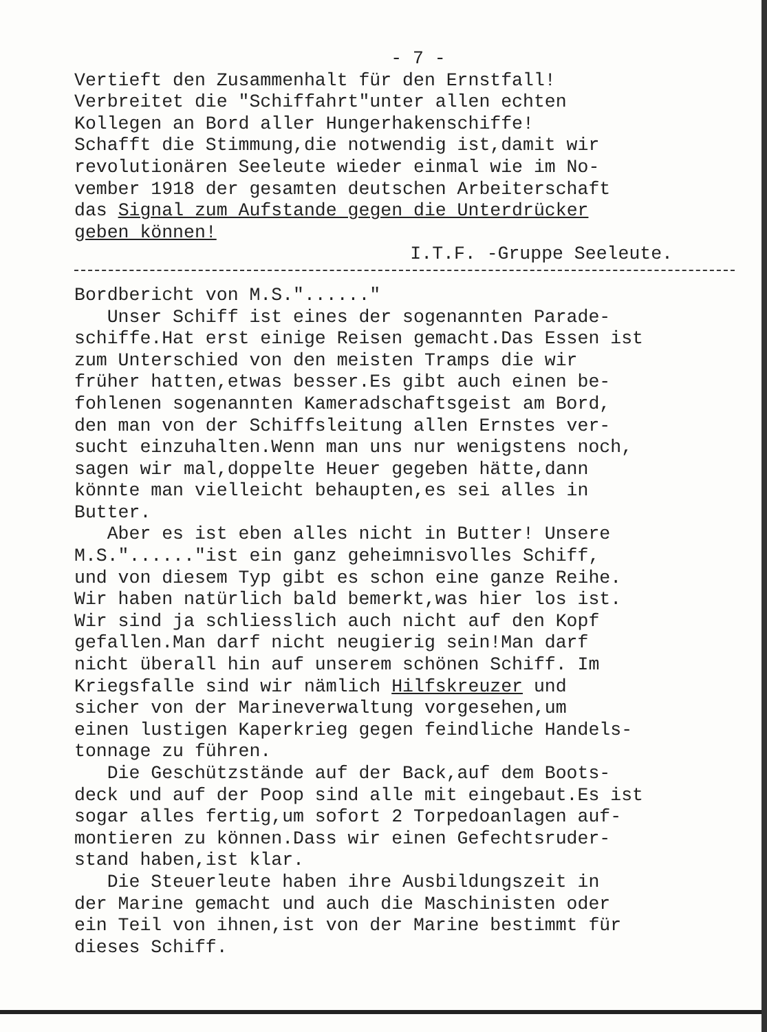- 7 -
Vertieft den Zusammenhalt für den Ernstfall! Verbreitet die "Schiffahrt"unter allen echten Kollegen an Bord aller Hungerhakenschiffe! Schafft die Stimmung,die notwendig ist,damit wir revolutionären Seeleute wieder einmal wie im No- vember 1918 der gesamten deutschen Arbeiterschaft das Signal zum Aufstande gegen die Unterdrücker geben können!
I.T.F. -Gruppe Seeleute.
Bordbericht von M.S."......" Unser Schiff ist eines der sogenannten Parade- schiffe.Hat erst einige Reisen gemacht.Das Essen ist zum Unterschied von den meisten Tramps die wir früher hatten,etwas besser.Es gibt auch einen be- fohlenen sogenannten Kameradschaftsgeist am Bord, den man von der Schiffsleitung allen Ernstes ver- sucht einzuhalten.Wenn man uns nur wenigstens noch, sagen wir mal,doppelte Heuer gegeben hätte,dann könnte man vielleicht behaupten,es sei alles in Butter. Aber es ist eben alles nicht in Butter! Unsere M.S."......"ist ein ganz geheimnisvolles Schiff, und von diesem Typ gibt es schon eine ganze Reihe. Wir haben natürlich bald bemerkt,was hier los ist. Wir sind ja schliesslich auch nicht auf den Kopf gefallen.Man darf nicht neugierig sein!Man darf nicht überall hin auf unserem schönen Schiff. Im Kriegsfalle sind wir nämlich Hilfskreuzer und sicher von der Marineverwaltung vorgesehen,um einen lustigen Kaperkrieg gegen feindliche Handels- tonnage zu führen. Die Geschützstände auf der Back,auf dem Boots- deck und auf der Poop sind alle mit eingebaut.Es ist sogar alles fertig,um sofort 2 Torpedoanlagen auf- montieren zu können.Dass wir einen Gefechtsruder- stand haben,ist klar. Die Steuerleute haben ihre Ausbildungszeit in der Marine gemacht und auch die Maschinisten oder ein Teil von ihnen,ist von der Marine bestimmt für dieses Schiff.